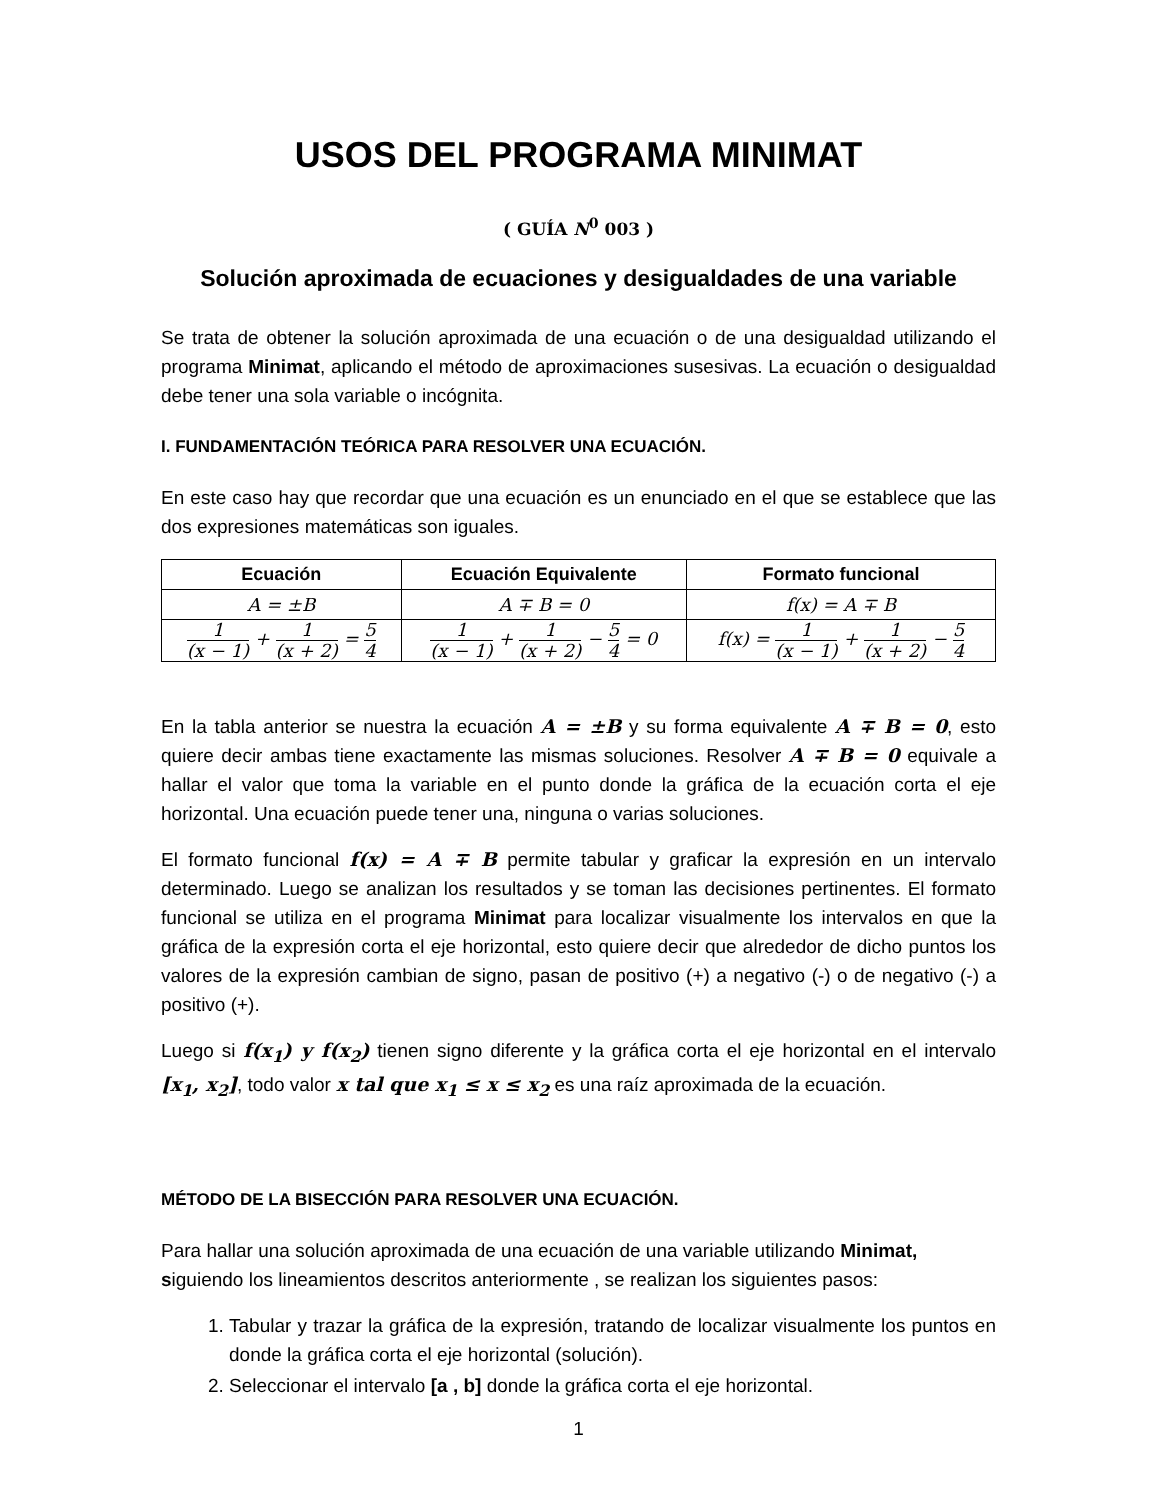USOS DEL PROGRAMA MINIMAT
( GUÍA N<sup>0</sup> 003 )
Solución aproximada de ecuaciones y desigualdades de una variable
Se trata de obtener la solución aproximada de una ecuación o de una desigualdad utilizando el programa Minimat, aplicando el método de aproximaciones susesivas. La ecuación o desigualdad debe tener una sola variable o incógnita.
I. FUNDAMENTACIÓN TEÓRICA PARA RESOLVER UNA ECUACIÓN.
En este caso hay que recordar que una ecuación es un enunciado en el que se establece que las dos expresiones matemáticas son iguales.
| Ecuación | Ecuación Equivalente | Formato funcional |
| --- | --- | --- |
| A = ±B | A ∓ B = 0 | f(x) = A ∓ B |
| 1 (x − 1) + 1 (x + 2) = 5 4 | 1 (x − 1) + 1 (x + 2) − 5 4 = 0 | f(x) = 1 (x − 1) + 1 (x + 2) − 5 4 |
En la tabla anterior se nuestra la ecuación A = ±B y su forma equivalente A ∓ B = 0, esto quiere decir ambas tiene exactamente las mismas soluciones. Resolver A ∓ B = 0 equivale a hallar el valor que toma la variable en el punto donde la gráfica de la ecuación corta el eje horizontal. Una ecuación puede tener una, ninguna o varias soluciones.
El formato funcional f(x) = A ∓ B permite tabular y graficar la expresión en un intervalo determinado. Luego se analizan los resultados y se toman las decisiones pertinentes. El formato funcional se utiliza en el programa Minimat para localizar visualmente los intervalos en que la gráfica de la expresión corta el eje horizontal, esto quiere decir que alrededor de dicho puntos los valores de la expresión cambian de signo, pasan de positivo (+) a negativo (-) o de negativo (-) a positivo (+).
Luego si f(x<sub>1</sub>) y f(x<sub>2</sub>) tienen signo diferente y la gráfica corta el eje horizontal en el intervalo [x<sub>1</sub>, x<sub>2</sub>], todo valor x tal que x<sub>1</sub> ≤ x ≤ x<sub>2</sub> es una raíz aproximada de la ecuación.
MÉTODO DE LA BISECCIÓN PARA RESOLVER UNA ECUACIÓN.
Para hallar una solución aproximada de una ecuación de una variable utilizando Minimat,
siguiendo los lineamientos descritos anteriormente , se realizan los siguientes pasos:
1. Tabular y trazar la gráfica de la expresión, tratando de localizar visualmente los puntos en donde la gráfica corta el eje horizontal (solución).
2. Seleccionar el intervalo [a , b] donde la gráfica corta el eje horizontal.
1